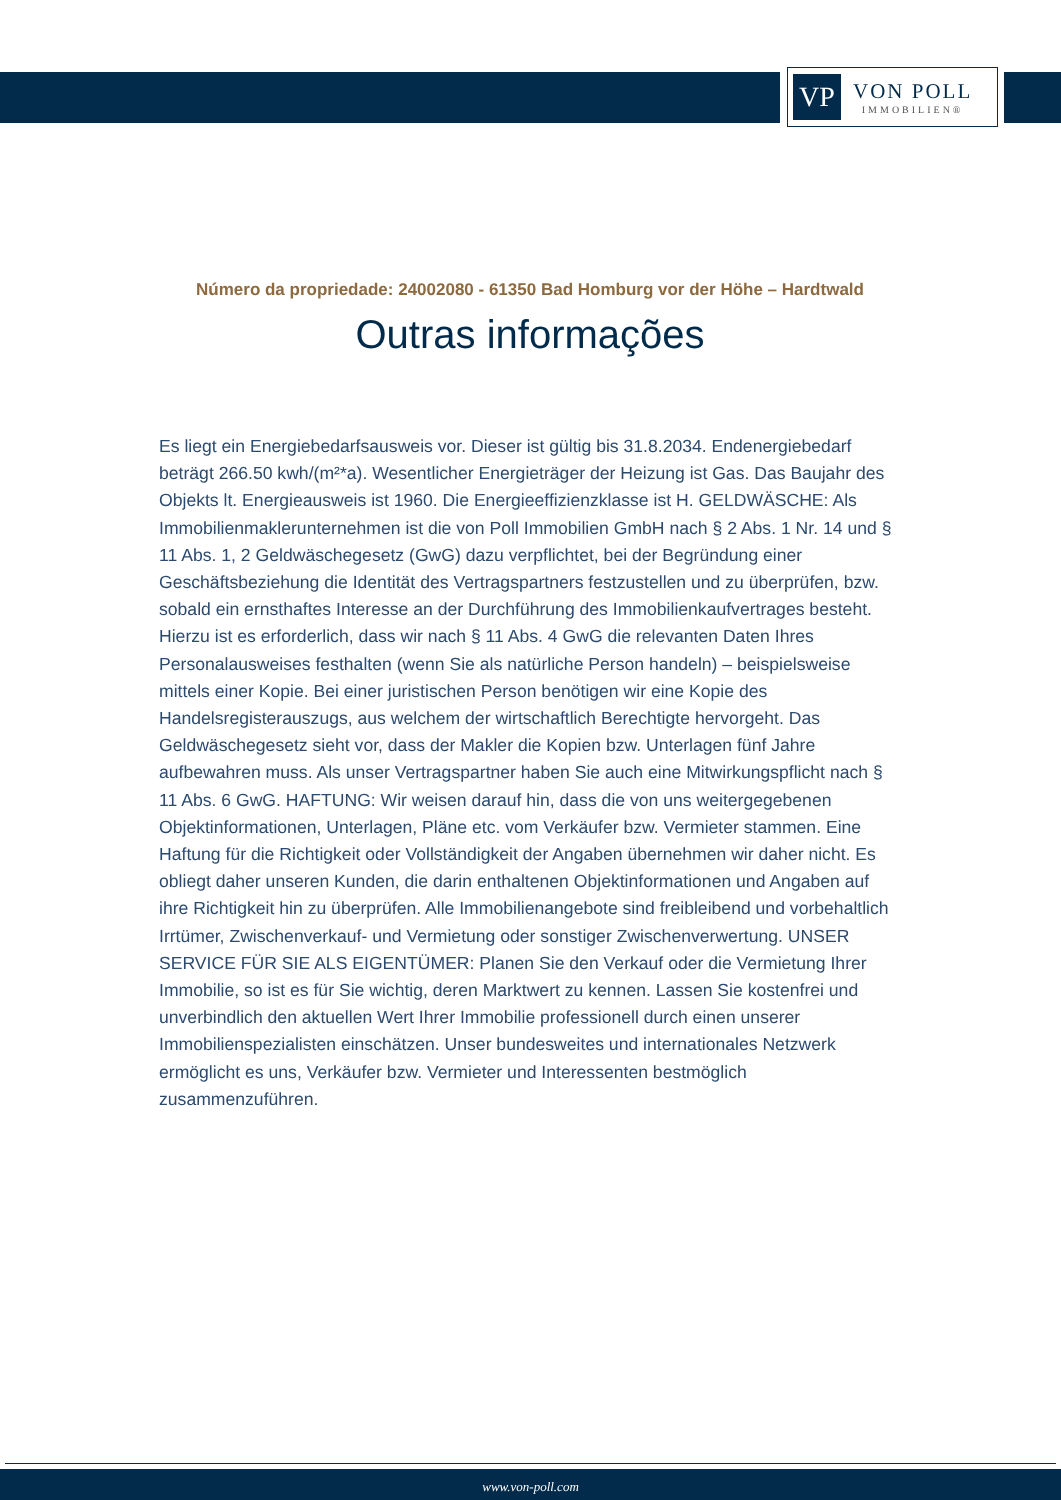VP
VON POLL
IMMOBILIEN®
Número da propriedade: 24002080 - 61350 Bad Homburg vor der Höhe – Hardtwald
Outras informações
Es liegt ein Energiebedarfsausweis vor. Dieser ist gültig bis 31.8.2034. Endenergiebedarf beträgt 266.50 kwh/(m²*a). Wesentlicher Energieträger der Heizung ist Gas. Das Baujahr des Objekts lt. Energieausweis ist 1960. Die Energieeffizienzklasse ist H. GELDWÄSCHE: Als Immobilienmaklerunternehmen ist die von Poll Immobilien GmbH nach § 2 Abs. 1 Nr. 14 und § 11 Abs. 1, 2 Geldwäschegesetz (GwG) dazu verpflichtet, bei der Begründung einer Geschäftsbeziehung die Identität des Vertragspartners festzustellen und zu überprüfen, bzw. sobald ein ernsthaftes Interesse an der Durchführung des Immobilienkaufvertrages besteht. Hierzu ist es erforderlich, dass wir nach § 11 Abs. 4 GwG die relevanten Daten Ihres Personalausweises festhalten (wenn Sie als natürliche Person handeln) – beispielsweise mittels einer Kopie. Bei einer juristischen Person benötigen wir eine Kopie des Handelsregisterauszugs, aus welchem der wirtschaftlich Berechtigte hervorgeht. Das Geldwäschegesetz sieht vor, dass der Makler die Kopien bzw. Unterlagen fünf Jahre aufbewahren muss. Als unser Vertragspartner haben Sie auch eine Mitwirkungspflicht nach § 11 Abs. 6 GwG. HAFTUNG: Wir weisen darauf hin, dass die von uns weitergegebenen Objektinformationen, Unterlagen, Pläne etc. vom Verkäufer bzw. Vermieter stammen. Eine Haftung für die Richtigkeit oder Vollständigkeit der Angaben übernehmen wir daher nicht. Es obliegt daher unseren Kunden, die darin enthaltenen Objektinformationen und Angaben auf ihre Richtigkeit hin zu überprüfen. Alle Immobilienangebote sind freibleibend und vorbehaltlich Irrtümer, Zwischenverkauf- und Vermietung oder sonstiger Zwischenverwertung. UNSER SERVICE FÜR SIE ALS EIGENTÜMER: Planen Sie den Verkauf oder die Vermietung Ihrer Immobilie, so ist es für Sie wichtig, deren Marktwert zu kennen. Lassen Sie kostenfrei und unverbindlich den aktuellen Wert Ihrer Immobilie professionell durch einen unserer Immobilienspezialisten einschätzen. Unser bundesweites und internationales Netzwerk ermöglicht es uns, Verkäufer bzw. Vermieter und Interessenten bestmöglich zusammenzuführen.
www.von-poll.com